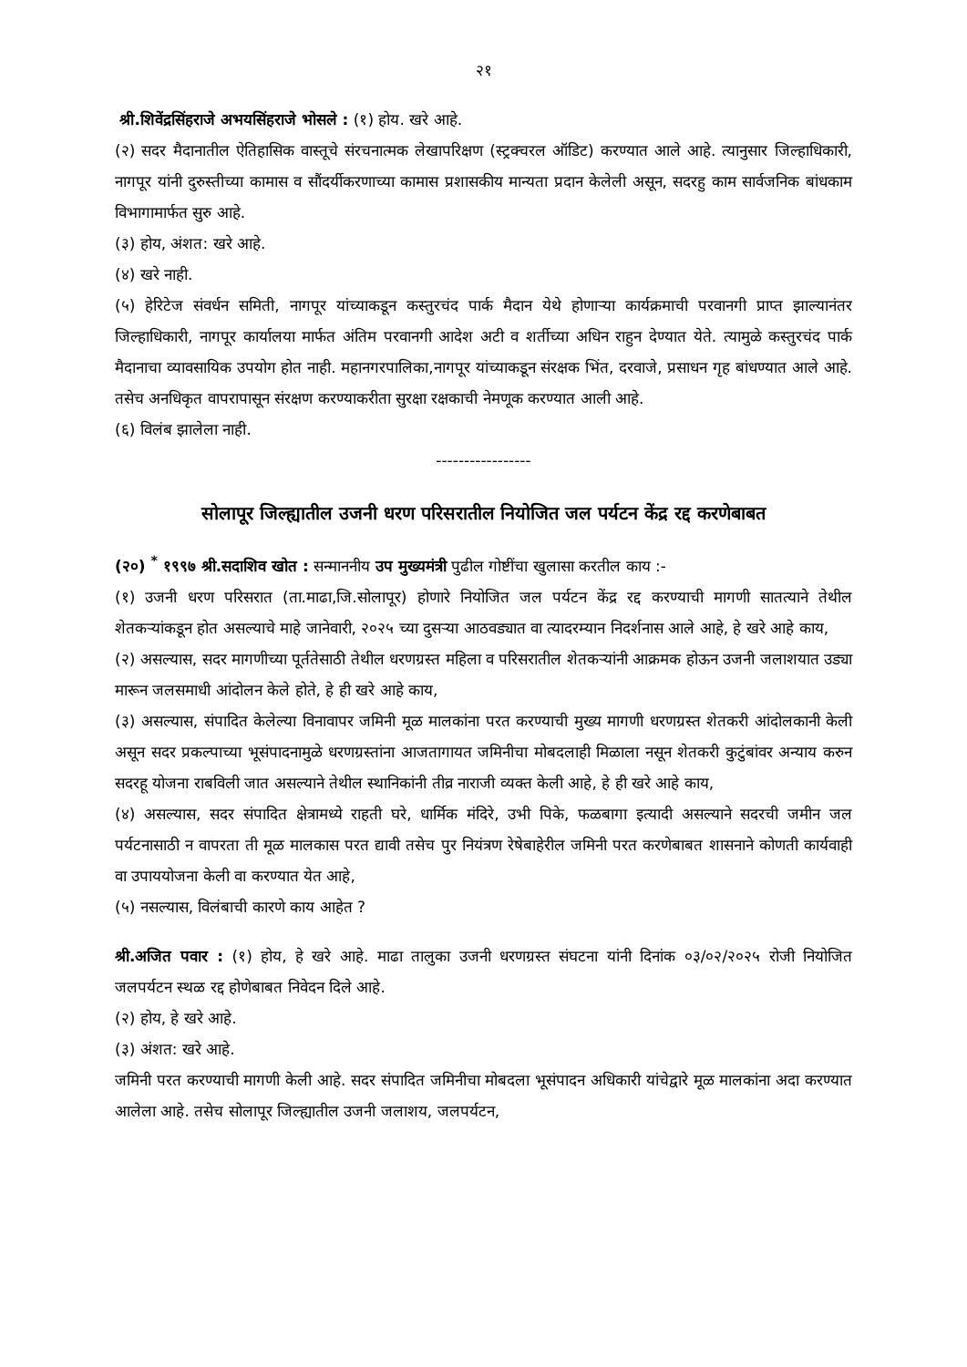२१
श्री.शिवेंद्रसिंहराजे अभयसिंहराजे भोसले : (१) होय. खरे आहे.
(२) सदर मैदानातील ऐतिहासिक वास्तूचे संरचनात्मक लेखापरिक्षण (स्ट्रक्चरल ऑडिट) करण्यात आले आहे. त्यानुसार जिल्हाधिकारी, नागपूर यांनी दुरुस्तीच्या कामास व सौंदर्यीकरणाच्या कामास प्रशासकीय मान्यता प्रदान केलेली असून, सदरहु काम सार्वजनिक बांधकाम विभागामार्फत सुरु आहे.
(३) होय, अंशत: खरे आहे.
(४) खरे नाही.
(५) हेरिटेज संवर्धन समिती, नागपूर यांच्याकडून कस्तुरचंद पार्क मैदान येथे होणाऱ्या कार्यक्रमाची परवानगी प्राप्त झाल्यानंतर जिल्हाधिकारी, नागपूर कार्यालया मार्फत अंतिम परवानगी आदेश अटी व शर्तीच्या अधिन राहुन देण्यात येते. त्यामुळे कस्तुरचंद पार्क मैदानाचा व्यावसायिक उपयोग होत नाही. महानगरपालिका,नागपूर यांच्याकडून संरक्षक भिंत, दरवाजे, प्रसाधन गृह बांधण्यात आले आहे. तसेच अनधिकृत वापरापासून संरक्षण करण्याकरीता सुरक्षा रक्षकाची नेमणूक करण्यात आली आहे.
(६) विलंब झालेला नाही.
-----------------
सोलापूर जिल्ह्यातील उजनी धरण परिसरातील नियोजित जल पर्यटन केंद्र रद्द करणेबाबत
(२०) <sup>*</sup> १९९७ श्री.सदाशिव खोत : सन्माननीय उप मुख्यमंत्री पुढील गोष्टींचा खुलासा करतील काय :-
(१) उजनी धरण परिसरात (ता.माढा,जि.सोलापूर) होणारे नियोजित जल पर्यटन केंद्र रद्द करण्याची मागणी सातत्याने तेथील शेतकऱ्यांकडून होत असल्याचे माहे जानेवारी, २०२५ च्या दुसऱ्या आठवड्यात वा त्यादरम्यान निदर्शनास आले आहे, हे खरे आहे काय,
(२) असल्यास, सदर मागणीच्या पूर्ततेसाठी तेथील धरणग्रस्त महिला व परिसरातील शेतकऱ्यांनी आक्रमक होऊन उजनी जलाशयात उड्या मारून जलसमाधी आंदोलन केले होते, हे ही खरे आहे काय,
(३) असल्यास, संपादित केलेल्या विनावापर जमिनी मूळ मालकांना परत करण्याची मुख्य मागणी धरणग्रस्त शेतकरी आंदोलकानी केली असून सदर प्रकल्पाच्या भूसंपादनामुळे धरणग्रस्तांना आजतागायत जमिनीचा मोबदलाही मिळाला नसून शेतकरी कुटुंबांवर अन्याय करुन सदरहू योजना राबविली जात असल्याने तेथील स्थानिकांनी तीव्र नाराजी व्यक्त केली आहे, हे ही खरे आहे काय,
(४) असल्यास, सदर संपादित क्षेत्रामध्ये राहती घरे, धार्मिक मंदिरे, उभी पिके, फळबागा इत्यादी असल्याने सदरची जमीन जल पर्यटनासाठी न वापरता ती मूळ मालकास परत द्यावी तसेच पुर नियंत्रण रेषेबाहेरील जमिनी परत करणेबाबत शासनाने कोणती कार्यवाही वा उपाययोजना केली वा करण्यात येत आहे,
(५) नसल्यास, विलंबाची कारणे काय आहेत ?
श्री.अजित पवार : (१) होय, हे खरे आहे. माढा तालुका उजनी धरणग्रस्त संघटना यांनी दिनांक ०३/०२/२०२५ रोजी नियोजित जलपर्यटन स्थळ रद्द होणेबाबत निवेदन दिले आहे.
(२) होय, हे खरे आहे.
(३) अंशत: खरे आहे.
जमिनी परत करण्याची मागणी केली आहे. सदर संपादित जमिनीचा मोबदला भूसंपादन अधिकारी यांचेद्वारे मूळ मालकांना अदा करण्यात आलेला आहे. तसेच सोलापूर जिल्ह्यातील उजनी जलाशय, जलपर्यटन,